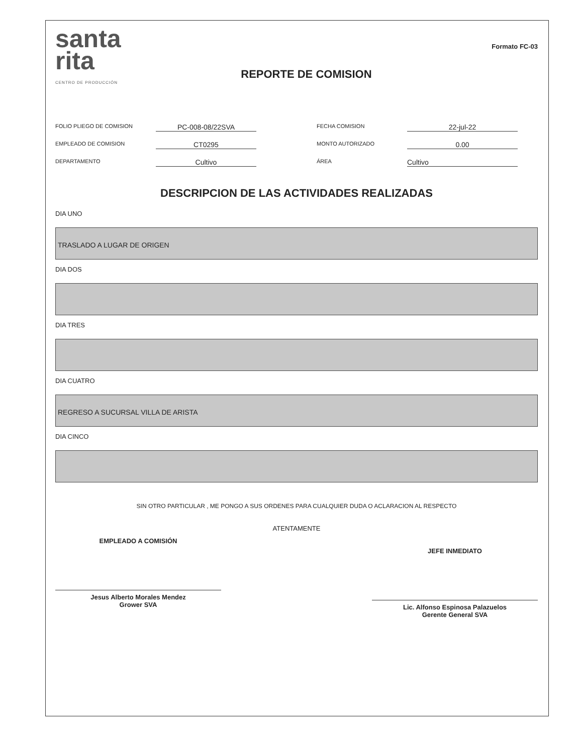santa
rita
CENTRO DE PRODUCCIÓN
REPORTE DE COMISION
Formato FC-03
FOLIO PLIEGO DE COMISION
PC-008-08/22SVA
FECHA COMISION
22-jul-22
EMPLEADO DE COMISION
CT0295
MONTO AUTORIZADO
0.00
DEPARTAMENTO
Cultivo
ÁREA
Cultivo
DESCRIPCION DE LAS ACTIVIDADES REALIZADAS
DIA UNO
TRASLADO A LUGAR DE ORIGEN
DIA DOS
DIA TRES
DIA CUATRO
REGRESO A SUCURSAL VILLA DE ARISTA
DIA CINCO
SIN OTRO PARTICULAR , ME PONGO A SUS ORDENES PARA CUALQUIER DUDA O ACLARACION AL RESPECTO
ATENTAMENTE
EMPLEADO A COMISIÓN
Jesus Alberto Morales Mendez
Grower SVA
JEFE INMEDIATO
Lic. Alfonso Espinosa Palazuelos
Gerente General SVA